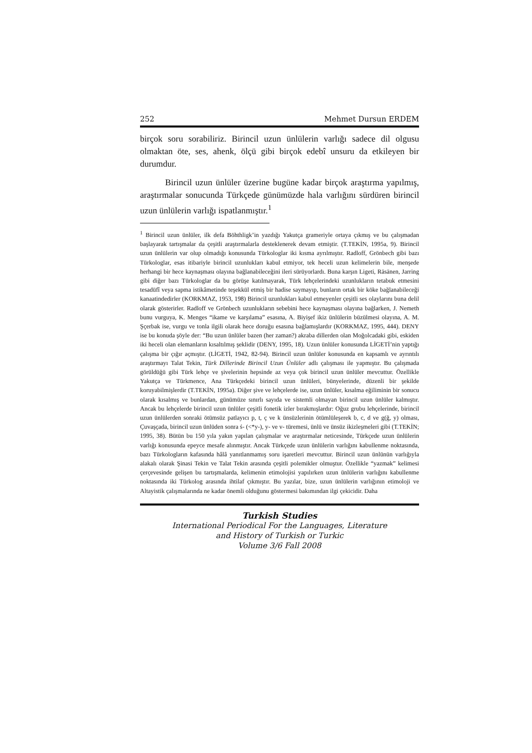252 Mehmet Dursun ERDEM
birçok soru sorabiliriz. Birincil uzun ünlülerin varlığı sadece dil olgusu olmaktan öte, ses, ahenk, ölçü gibi birçok edebî unsuru da etkileyen bir durumdur.
Birincil uzun ünlüler üzerine bugüne kadar birçok araştırma yapılmış, araştırmalar sonucunda Türkçede günümüzde hala varlığını sürdüren birincil uzun ünlülerin varlığı ispatlanmıştır.<sup>1</sup>
<sup>1</sup> Birincil uzun ünlüler, ilk defa Böhthligk’in yazdığı Yakutça grameriyle ortaya çıkmış ve bu çalışmadan başlayarak tartışmalar da çeşitli araştırmalarla desteklenerek devam etmiştir. (T.TEKİN, 1995a, 9). Birincil uzun ünlülerin var olup olmadığı konusunda Türkologlar iki kısma ayrılmıştır. Radloff, Grönbech gibi bazı Türkologlar, esas itibariyle birincil uzunlukları kabul etmiyor, tek heceli uzun kelimelerin bile, menşede herhangi bir hece kaynaşması olayına bağlanabileceğini ileri sürüyorlardı. Buna karşın Ligeti, Rāsānen, Jarring gibi diğer bazı Türkologlar da bu görüşe katılmayarak, Türk lehçelerindeki uzunlukların tetabuk etmesini tesadüfî veya sapma istikâmetinde teşekkül etmiş bir hadise saymayıp, bunların ortak bir köke bağlanabileceği kanaatindedirler (KORKMAZ, 1953, 198) Birincil uzunlukları kabul etmeyenler çeşitli ses olaylarını buna delil olarak gösterirler. Radloff ve Grönbech uzunlukların sebebini hece kaynaşması olayına bağlarken, J. Nemeth bunu vurguya, K. Menges “ikame ve karşılama” esasına, A. Biyişef ikiz ünlülerin büzülmesi olayına, A. M. Şçerbak ise, vurgu ve tonla ilgili olarak hece doruğu esasına bağlamışlardır (KORKMAZ, 1995, 444). DENY ise bu konuda şöyle der: “Bu uzun ünlüler bazen (her zaman?) akraba dillerden olan Moğolcadaki gibi, eskiden iki heceli olan elemanların kısaltılmış şeklidir (DENY, 1995, 18). Uzun ünlüler konusunda LİGETİ’nin yaptığı çalışma bir çığır açmıştır. (LİGETİ, 1942, 82-94). Birincil uzun ünlüler konusunda en kapsamlı ve ayrıntılı araştırmayı Talat Tekin, Türk Dillerinde Birincil Uzun Ünlüler adlı çalışması ile yapmıştır. Bu çalışmada görüldüğü gibi Türk lehçe ve şivelerinin hepsinde az veya çok birincil uzun ünlüler mevcuttur. Özellikle Yakutça ve Türkmence, Ana Türkçedeki birincil uzun ünlüleri, bünyelerinde, düzenli bir şekilde koruyabilmişlerdir (T.TEKİN, 1995a). Diğer şive ve lehçelerde ise, uzun ünlüler, kısalma eğiliminin bir sonucu olarak kısalmış ve bunlardan, günümüze sınırlı sayıda ve sistemli olmayan birincil uzun ünlüler kalmıştır. Ancak bu lehçelerde birincil uzun ünlüler çeşitli fonetik izler bırakmışlardır: Oğuz grubu lehçelerinde, birincil uzun ünlülerden sonraki ötümsüz patlayıcı p, t, ç ve k ünsüzlerinin ötümlüleşerek b, c, d ve g(ğ, y) olması, Çuvaşçada, birincil uzun ünlüden sonra ś- (<*y-), y- ve v- türemesi, ünlü ve ünsüz ikizleşmeleri gibi (T.TEKİN; 1995, 38). Bütün bu 150 yıla yakın yapılan çalışmalar ve araştırmalar neticesinde, Türkçede uzun ünlülerin varlığı konusunda epeyce mesafe alınmıştır. Ancak Türkçede uzun ünlülerin varlığını kabullenme noktasında, bazı Türkologların kafasında hâlâ yanıtlanmamış soru işaretleri mevcuttur. Birincil uzun ünlünün varlığıyla alakalı olarak Şinasi Tekin ve Talat Tekin arasında çeşitli polemikler olmuştur. Özellikle “yazmak” kelimesi çerçevesinde gelişen bu tartışmalarda, kelimenin etimolojisi yapılırken uzun ünlülerin varlığını kabullenme noktasında iki Türkolog arasında ihtilaf çıkmıştır. Bu yazılar, bize, uzun ünlülerin varlığının etimoloji ve Altayistik çalışmalarında ne kadar önemli olduğunu göstermesi bakımından ilgi çekicidir. Daha
Turkish Studies
International Periodical For the Languages, Literature
and History of Turkish or Turkic
Volume 3/6 Fall 2008